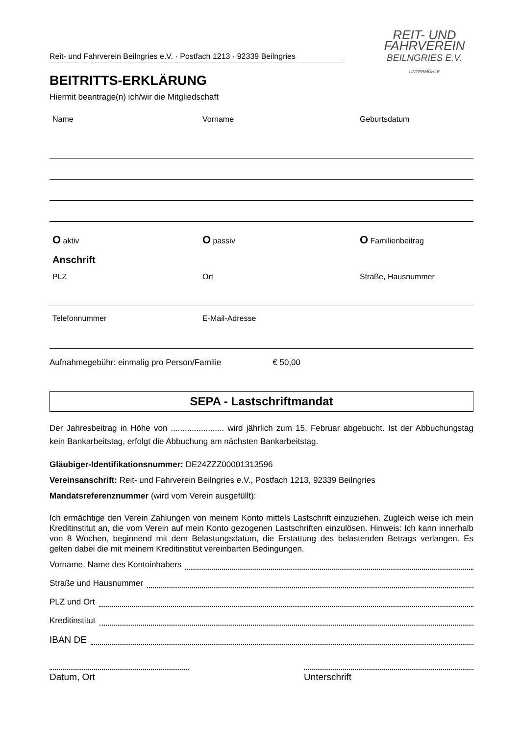Reit- und Fahrverein Beilngries e.V. · Postfach 1213 · 92339 Beilngries
BEITRITTS-ERKLÄRUNG
Hiermit beantrage(n) ich/wir die Mitgliedschaft
REIT- UND
FAHRVEREIN
BEILNGRIES E.V.
UNTERMÜHLE
Name Vorname Geburtsdatum
O aktiv
O passiv
O Familienbeitrag
Anschrift
PLZ Ort Straße, Hausnummer
Telefonnummer E-Mail-Adresse
Aufnahmegebühr: einmalig pro Person/Familie € 50,00
SEPA - Lastschriftmandat
Der Jahresbeitrag in Höhe von ....................... wird jährlich zum 15. Februar abgebucht. Ist der Abbuchungstag kein Bankarbeitstag, erfolgt die Abbuchung am nächsten Bankarbeitstag.
Gläubiger-Identifikationsnummer: DE24ZZZ00001313596
Vereinsanschrift: Reit- und Fahrverein Beilngries e.V., Postfach 1213, 92339 Beilngries
Mandatsreferenznummer (wird vom Verein ausgefüllt):
Ich ermächtige den Verein Zahlungen von meinem Konto mittels Lastschrift einzuziehen. Zugleich weise ich mein Kreditinstitut an, die vom Verein auf mein Konto gezogenen Lastschriften einzulösen. Hinweis: Ich kann innerhalb von 8 Wochen, beginnend mit dem Belastungsdatum, die Erstattung des belastenden Betrags verlangen. Es gelten dabei die mit meinem Kreditinstitut vereinbarten Bedingungen.
Vorname, Name des Kontoinhabers
Straße und Hausnummer
PLZ und Ort
Kreditinstitut
IBAN DE
Datum, Ort Unterschrift